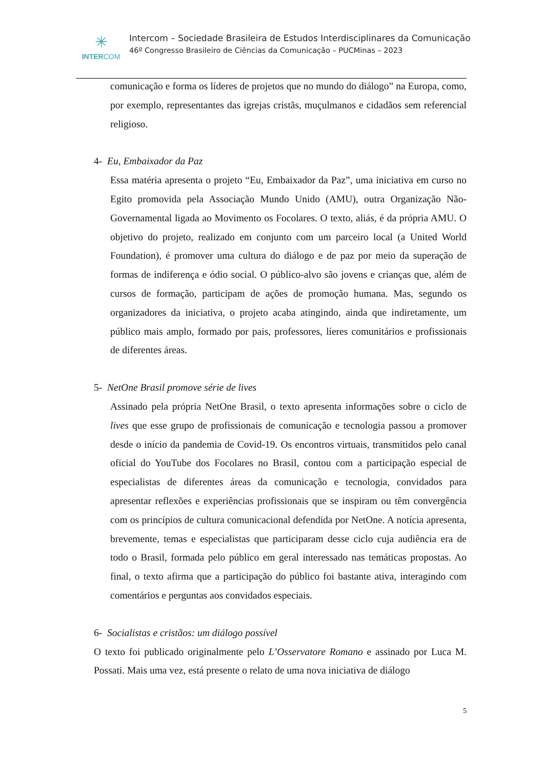✳
INTERCOM
Intercom – Sociedade Brasileira de Estudos Interdisciplinares da Comunicação
46º Congresso Brasileiro de Ciências da Comunicação – PUCMinas – 2023
comunicação e forma os líderes de projetos que no mundo do diálogo” na Europa, como, por exemplo, representantes das igrejas cristãs, muçulmanos e cidadãos sem referencial religioso.
4- Eu, Embaixador da Paz
Essa matéria apresenta o projeto “Eu, Embaixador da Paz”, uma iniciativa em curso no Egito promovida pela Associação Mundo Unido (AMU), outra Organização Não-Governamental ligada ao Movimento os Focolares. O texto, aliás, é da própria AMU. O objetivo do projeto, realizado em conjunto com um parceiro local (a United World Foundation), é promover uma cultura do diálogo e de paz por meio da superação de formas de indiferença e ódio social. O público-alvo são jovens e crianças que, além de cursos de formação, participam de ações de promoção humana. Mas, segundo os organizadores da iniciativa, o projeto acaba atingindo, ainda que indiretamente, um público mais amplo, formado por pais, professores, líeres comunitários e profissionais de diferentes áreas.
5- NetOne Brasil promove série de lives
Assinado pela própria NetOne Brasil, o texto apresenta informações sobre o ciclo de lives que esse grupo de profissionais de comunicação e tecnologia passou a promover desde o início da pandemia de Covid-19. Os encontros virtuais, transmitidos pelo canal oficial do YouTube dos Focolares no Brasil, contou com a participação especial de especialistas de diferentes áreas da comunicação e tecnologia, convidados para apresentar reflexões e experiências profissionais que se inspiram ou têm convergência com os princípios de cultura comunicacional defendida por NetOne. A notícia apresenta, brevemente, temas e especialistas que participaram desse ciclo cuja audiência era de todo o Brasil, formada pelo público em geral interessado nas temáticas propostas. Ao final, o texto afirma que a participação do público foi bastante ativa, interagindo com comentários e perguntas aos convidados especiais.
6- Socialistas e cristãos: um diálogo possível
O texto foi publicado originalmente pelo L’Osservatore Romano e assinado por Luca M. Possati. Mais uma vez, está presente o relato de uma nova iniciativa de diálogo
5